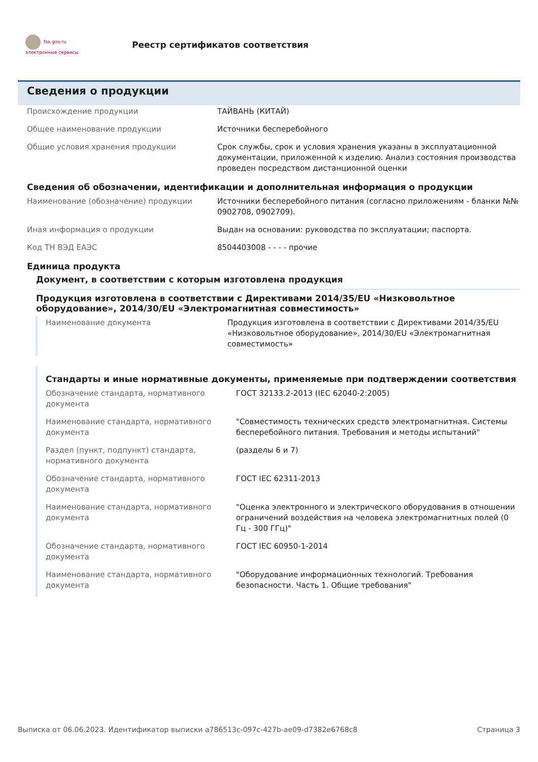fsa.gov.ru
электронные сервисы
Реестр сертификатов соответствия
Сведения о продукции
| Происхождение продукции | ТАЙВАНЬ (КИТАЙ) |
| Общее наименование продукции | Источники бесперебойного |
| Общие условия хранения продукции | Срок службы, срок и условия хранения указаны в эксплуатационной документации, приложенной к изделию. Анализ состояния производства проведен посредством дистанционной оценки |
Сведения об обозначении, идентификации и дополнительная информация о продукции
| Наименование (обозначение) продукции | Источники бесперебойного питания (согласно приложениям - бланки №№ 0902708, 0902709). |
| Иная информация о продукции | Выдан на основании: руководства по эксплуатации; паспорта. |
| Код ТН ВЭД ЕАЭС | 8504403008 - - - - прочие |
Единица продукта
Документ, в соответствии с которым изготовлена продукция
Продукция изготовлена в соответствии с Директивами 2014/35/EU «Низковольтное оборудование», 2014/30/EU «Электромагнитная совместимость»
| Наименование документа | Продукция изготовлена в соответствии с Директивами 2014/35/EU «Низковольтное оборудование», 2014/30/EU «Электромагнитная совместимость» |
Стандарты и иные нормативные документы, применяемые при подтверждении соответствия
| Обозначение стандарта, нормативного документа | ГОСТ 32133.2-2013 (IEC 62040-2:2005) |
| Наименование стандарта, нормативного документа | "Совместимость технических средств электромагнитная. Системы бесперебойного питания. Требования и методы испытаний" |
| Раздел (пункт, подпункт) стандарта, нормативного документа | (разделы 6 и 7) |
| Обозначение стандарта, нормативного документа | ГОСТ IEC 62311-2013 |
| Наименование стандарта, нормативного документа | "Оценка электронного и электрического оборудования в отношении ограничений воздействия на человека электромагнитных полей (0 Гц - 300 ГГц)" |
| Обозначение стандарта, нормативного документа | ГОСТ IEC 60950-1-2014 |
| Наименование стандарта, нормативного документа | "Оборудование информационных технологий. Требования безопасности. Часть 1. Общие требования" |
Выписка от 06.06.2023. Идентификатор выписки a786513c-097c-427b-ae09-d7382e6768c8 Страница 3